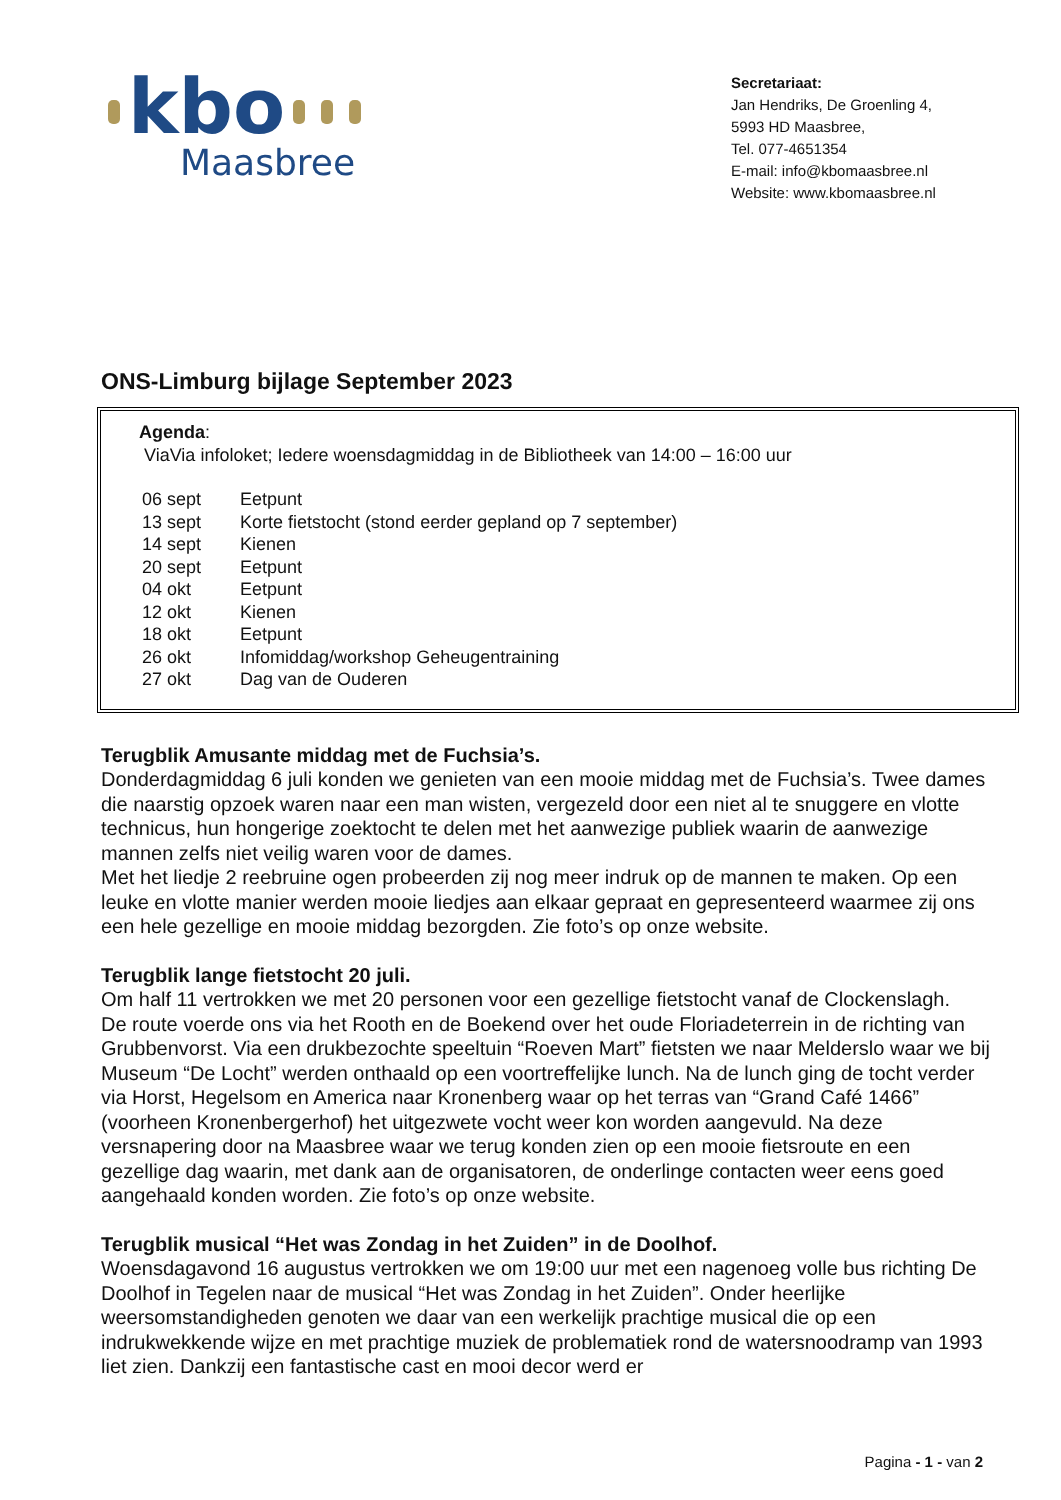kbo
Maasbree
Secretariaat:
Jan Hendriks, De Groenling 4,
5993 HD Maasbree,
Tel. 077-4651354
E-mail: info@kbomaasbree.nl
Website: www.kbomaasbree.nl
ONS-Limburg bijlage September 2023
Agenda:
ViaVia infoloket; Iedere woensdagmiddag in de Bibliotheek van 14:00 – 16:00 uur
| 06 sept | Eetpunt |
| 13 sept | Korte fietstocht (stond eerder gepland op 7 september) |
| 14 sept | Kienen |
| 20 sept | Eetpunt |
| 04 okt | Eetpunt |
| 12 okt | Kienen |
| 18 okt | Eetpunt |
| 26 okt | Infomiddag/workshop Geheugentraining |
| 27 okt | Dag van de Ouderen |
Terugblik Amusante middag met de Fuchsia’s.
Donderdagmiddag 6 juli konden we genieten van een mooie middag met de Fuchsia’s. Twee dames die naarstig opzoek waren naar een man wisten, vergezeld door een niet al te snuggere en vlotte technicus, hun hongerige zoektocht te delen met het aanwezige publiek waarin de aanwezige mannen zelfs niet veilig waren voor de dames.
Met het liedje 2 reebruine ogen probeerden zij nog meer indruk op de mannen te maken. Op een leuke en vlotte manier werden mooie liedjes aan elkaar gepraat en gepresenteerd waarmee zij ons een hele gezellige en mooie middag bezorgden. Zie foto’s op onze website.
Terugblik lange fietstocht 20 juli.
Om half 11 vertrokken we met 20 personen voor een gezellige fietstocht vanaf de Clockenslagh.
De route voerde ons via het Rooth en de Boekend over het oude Floriadeterrein in de richting van Grubbenvorst. Via een drukbezochte speeltuin “Roeven Mart” fietsten we naar Melderslo waar we bij Museum “De Locht” werden onthaald op een voortreffelijke lunch. Na de lunch ging de tocht verder via Horst, Hegelsom en America naar Kronenberg waar op het terras van “Grand Café 1466” (voorheen Kronenbergerhof) het uitgezwete vocht weer kon worden aangevuld. Na deze versnapering door na Maasbree waar we terug konden zien op een mooie fietsroute en een gezellige dag waarin, met dank aan de organisatoren, de onderlinge contacten weer eens goed aangehaald konden worden. Zie foto’s op onze website.
Terugblik musical “Het was Zondag in het Zuiden” in de Doolhof.
Woensdagavond 16 augustus vertrokken we om 19:00 uur met een nagenoeg volle bus richting De Doolhof in Tegelen naar de musical “Het was Zondag in het Zuiden”. Onder heerlijke weersomstandigheden genoten we daar van een werkelijk prachtige musical die op een indrukwekkende wijze en met prachtige muziek de problematiek rond de watersnoodramp van 1993 liet zien. Dankzij een fantastische cast en mooi decor werd er
Pagina - 1 - van 2